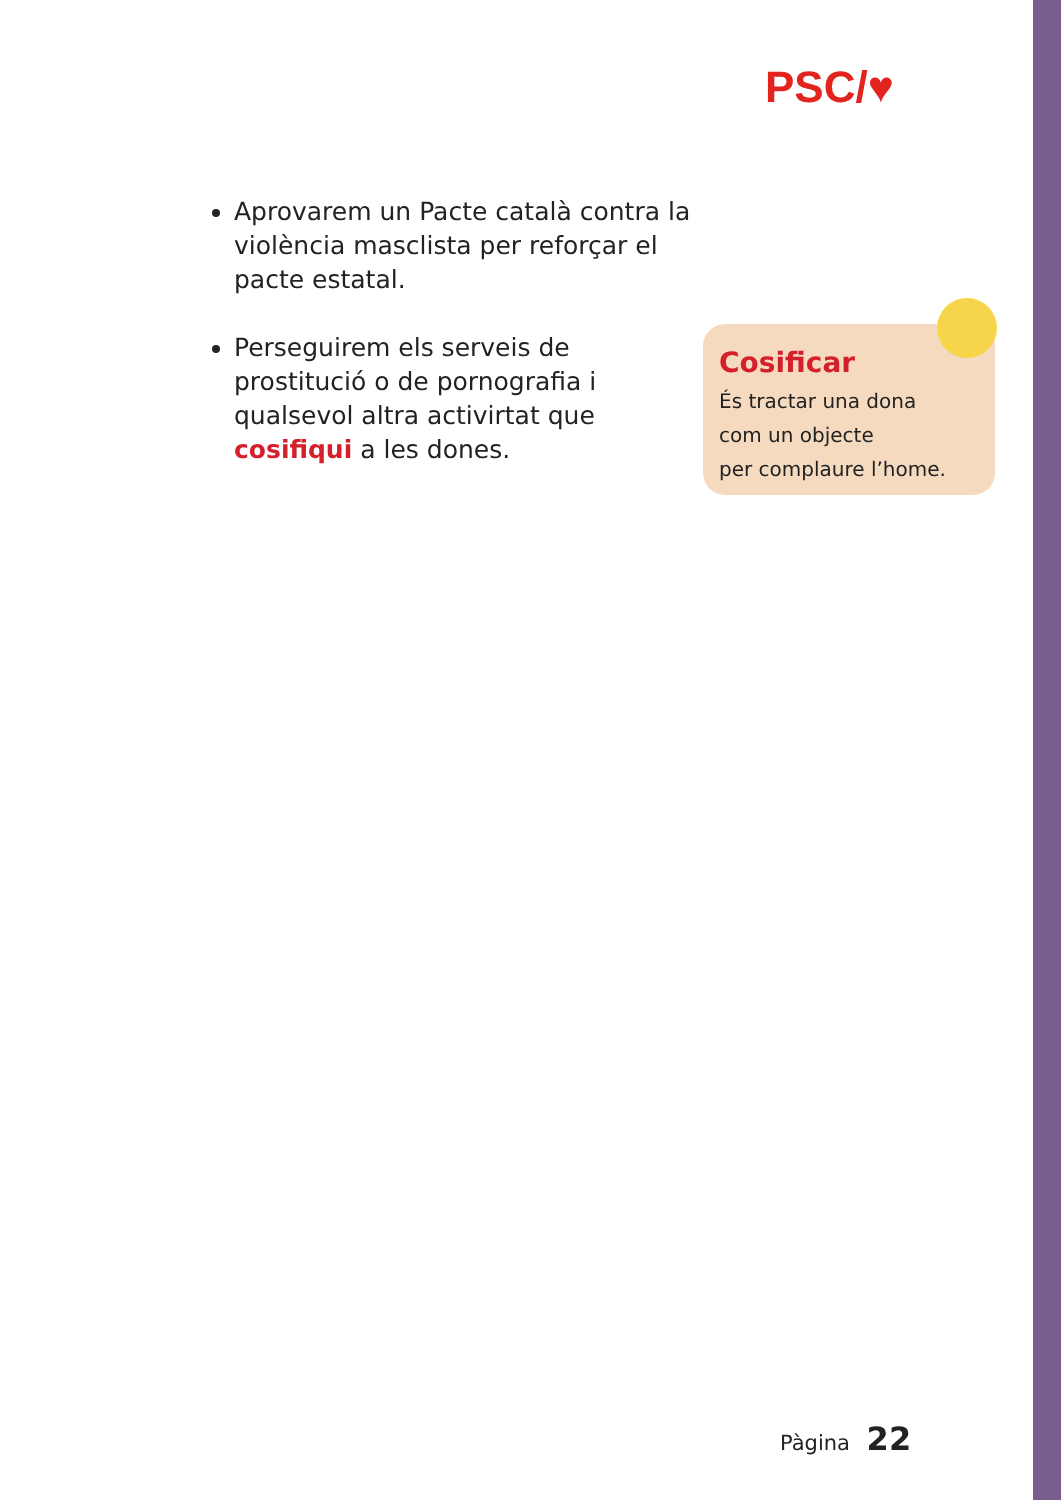PSC/♥
Aprovarem un Pacte català contra la violència masclista per reforçar el pacte estatal.
Perseguirem els serveis de prostitució o de pornografia i qualsevol altra activirtat que cosifiqui a les dones.
Cosificar
És tractar una dona
com un objecte
per complaure l’home.
Pàgina 22